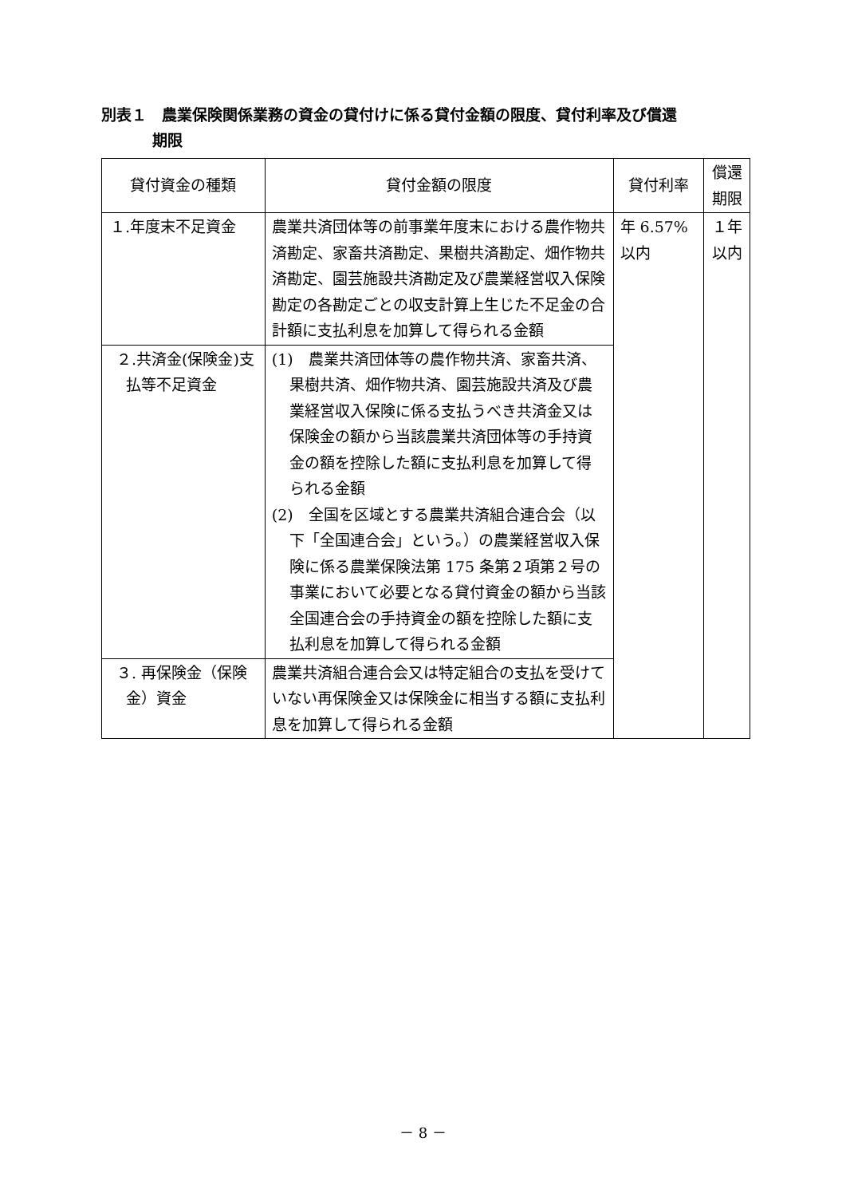別表１　農業保険関係業務の資金の貸付けに係る貸付金額の限度、貸付利率及び償還
期限
| 貸付資金の種類 | 貸付金額の限度 | 貸付利率 | 償還期限 |
| --- | --- | --- | --- |
| １.年度末不足資金 | 農業共済団体等の前事業年度末における農作物共済勘定、家畜共済勘定、果樹共済勘定、畑作物共済勘定、園芸施設共済勘定及び農業経営収入保険勘定の各勘定ごとの収支計算上生じた不足金の合計額に支払利息を加算して得られる金額 | 年 6.57% 以内 | １年 以内 |
| ２.共済金(保険金)支払等不足資金 | (1) 農業共済団体等の農作物共済、家畜共済、果樹共済、畑作物共済、園芸施設共済及び農業経営収入保険に係る支払うべき共済金又は保険金の額から当該農業共済団体等の手持資金の額を控除した額に支払利息を加算して得られる金額 (2) 全国を区域とする農業共済組合連合会（以下「全国連合会」という。）の農業経営収入保険に係る農業保険法第 175 条第２項第２号の事業において必要となる貸付資金の額から当該全国連合会の手持資金の額を控除した額に支払利息を加算して得られる金額 | | |
| ３. 再保険金（保険金）資金 | 農業共済組合連合会又は特定組合の支払を受けていない再保険金又は保険金に相当する額に支払利息を加算して得られる金額 | | |
－ 8 －